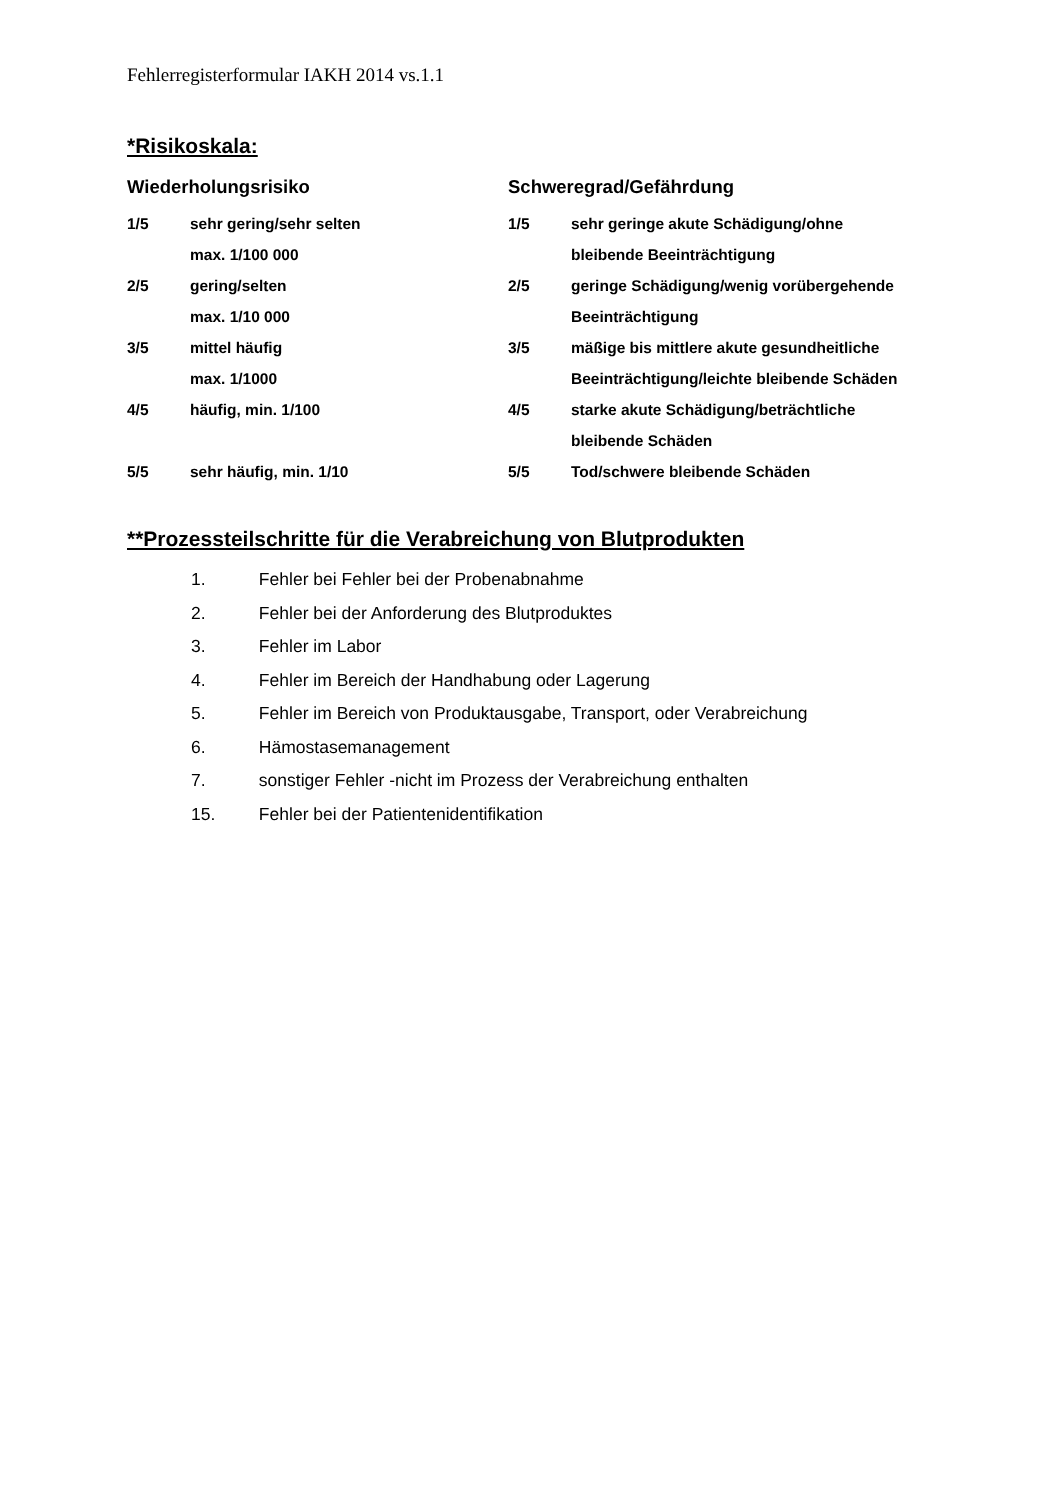Fehlerregisterformular IAKH 2014 vs.1.1
*Risikoskala:
| Wiederholungsrisiko | | Schweregrad/Gefährdung | |
| --- | --- | --- | --- |
| 1/5 | sehr gering/sehr selten max. 1/100 000 | 1/5 | sehr geringe akute Schädigung/ohne bleibende Beeinträchtigung |
| 2/5 | gering/selten max. 1/10 000 | 2/5 | geringe Schädigung/wenig vorübergehende Beeinträchtigung |
| 3/5 | mittel häufig max. 1/1000 | 3/5 | mäßige bis mittlere akute gesundheitliche Beeinträchtigung/leichte bleibende Schäden |
| 4/5 | häufig, min. 1/100 | 4/5 | starke akute Schädigung/beträchtliche bleibende Schäden |
| 5/5 | sehr häufig, min. 1/10 | 5/5 | Tod/schwere bleibende Schäden |
**Prozessteilschritte für die Verabreichung von Blutprodukten
1. Fehler bei Fehler bei der Probenabnahme
2. Fehler bei der Anforderung des Blutproduktes
3. Fehler im Labor
4. Fehler im Bereich der Handhabung oder Lagerung
5. Fehler im Bereich von Produktausgabe, Transport, oder Verabreichung
6. Hämostasemanagement
7. sonstiger Fehler -nicht im Prozess der Verabreichung enthalten
15. Fehler bei der Patientenidentifikation